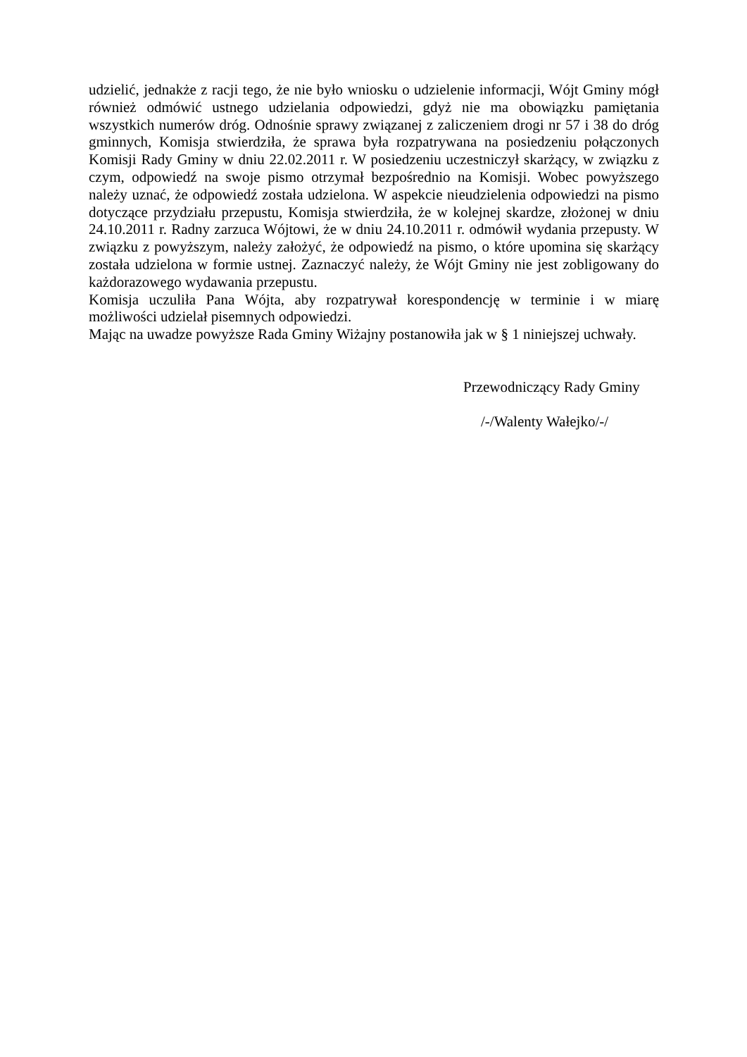udzielić, jednakże z racji tego, że nie było wniosku o udzielenie informacji, Wójt Gminy mógł również odmówić ustnego udzielania odpowiedzi, gdyż nie ma obowiązku pamiętania wszystkich numerów dróg. Odnośnie sprawy związanej z zaliczeniem drogi nr 57 i 38 do dróg gminnych, Komisja stwierdziła, że sprawa była rozpatrywana na posiedzeniu połączonych Komisji Rady Gminy w dniu 22.02.2011 r. W posiedzeniu uczestniczył skarżący, w związku z czym, odpowiedź na swoje pismo otrzymał bezpośrednio na Komisji. Wobec powyższego należy uznać, że odpowiedź została udzielona. W aspekcie nieudzielenia odpowiedzi na pismo dotyczące przydziału przepustu, Komisja stwierdziła, że w kolejnej skardze, złożonej w dniu 24.10.2011 r. Radny zarzuca Wójtowi, że w dniu 24.10.2011 r. odmówił wydania przepusty. W związku z powyższym, należy założyć, że odpowiedź na pismo, o które upomina się skarżący została udzielona w formie ustnej. Zaznaczyć należy, że Wójt Gminy nie jest zobligowany do każdorazowego wydawania przepustu.
Komisja uczuliła Pana Wójta, aby rozpatrywał korespondencję w terminie i w miarę możliwości udzielał pisemnych odpowiedzi.
Mając na uwadze powyższe Rada Gminy Wiżajny postanowiła jak w § 1 niniejszej uchwały.
Przewodniczący Rady Gminy
/-/Walenty Wałejko/-/